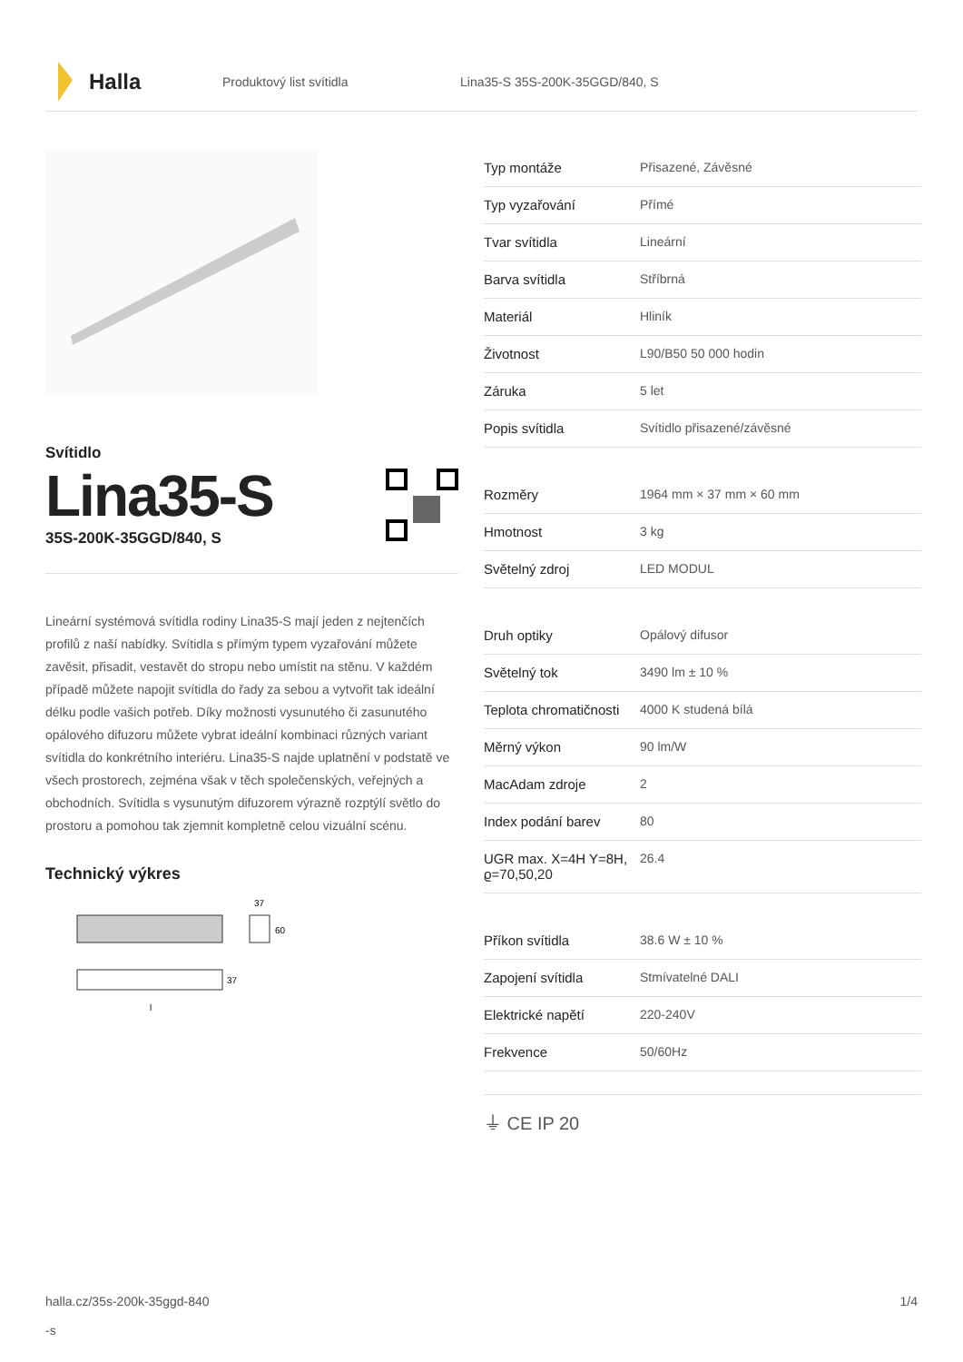Halla
Produktový list svítidla Lina35-S 35S-200K-35GGD/840, S
Svítidlo
Lina35-S
35S-200K-35GGD/840, S
Lineární systémová svítidla rodiny Lina35-S mají jeden z nejtenčích profilů z naší nabídky. Svítidla s přímým typem vyzařování můžete zavěsit, přisadit, vestavět do stropu nebo umístit na stěnu. V každém případě můžete napojit svítidla do řady za sebou a vytvořit tak ideální délku podle vašich potřeb. Díky možnosti vysunutého či zasunutého opálového difuzoru můžete vybrat ideální kombinaci různých variant svítidla do konkrétního interiéru. Lina35-S najde uplatnění v podstatě ve všech prostorech, zejména však v těch společenských, veřejných a obchodních. Svítidla s vysunutým difuzorem výrazně rozptýlí světlo do prostoru a pomohou tak zjemnit kompletně celou vizuální scénu.
Technický výkres
37
60
37
l
| Typ montáže | Přisazené, Závěsné |
| Typ vyzařování | Přímé |
| Tvar svítidla | Lineární |
| Barva svítidla | Stříbrná |
| Materiál | Hliník |
| Životnost | L90/B50 50 000 hodin |
| Záruka | 5 let |
| Popis svítidla | Svítidlo přisazené/závěsné |
| Rozměry | 1964 mm × 37 mm × 60 mm |
| Hmotnost | 3 kg |
| Světelný zdroj | LED MODUL |
| Druh optiky | Opálový difusor |
| Světelný tok | 3490 lm ± 10 % |
| Teplota chromatičnosti | 4000 K studená bílá |
| Měrný výkon | 90 lm/W |
| MacAdam zdroje | 2 |
| Index podání barev | 80 |
| UGR max. X=4H Y=8H, ϱ=70,50,20 | 26.4 |
| Příkon svítidla | 38.6 W ± 10 % |
| Zapojení svítidla | Stmívatelné DALI |
| Elektrické napětí | 220-240V |
| Frekvence | 50/60Hz |
⏚ CE IP 20
halla.cz/35s-200k-35ggd-840
-s
1/4